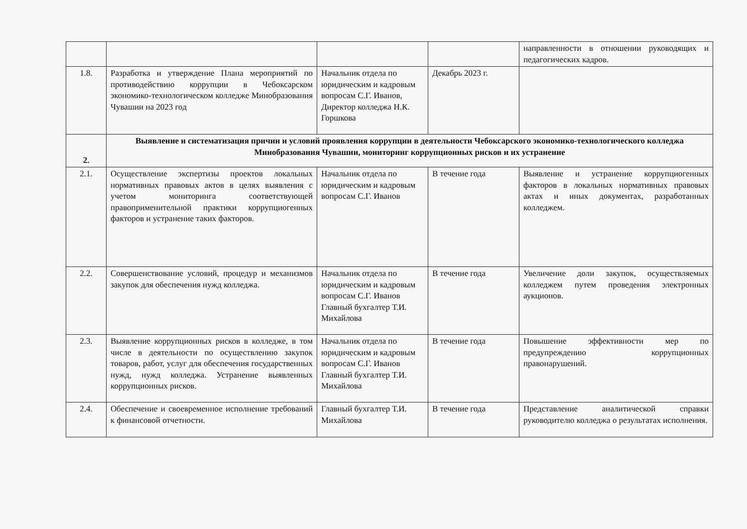| | | | | направленности в отношении руководящих и педагогических кадров. |
| 1.8. | Разработка и утверждение Плана мероприятий по противодействию коррупции в Чебоксарском экономико-технологическом колледже Минобразования Чувашии на 2023 год | Начальник отдела по юридическим и кадровым вопросам С.Г. Иванов, Директор колледжа Н.К. Горшкова | Декабрь 2023 г. | |
| 2. | Выявление и систематизация причин и условий проявления коррупции в деятельности Чебоксарского экономико-технологического колледжа Минобразования Чувашии, мониторинг коррупционных рисков и их устранение | | | |
| 2.1. | Осуществление экспертизы проектов локальных нормативных правовых актов в целях выявления с учетом мониторинга соответствующей правоприменительной практики коррупциогенных факторов и устранение таких факторов. | Начальник отдела по юридическим и кадровым вопросам С.Г. Иванов | В течение года | Выявление и устранение коррупциогенных факторов в локальных нормативных правовых актах и иных документах, разработанных колледжем. |
| 2.2. | Совершенствование условий, процедур и механизмов закупок для обеспечения нужд колледжа. | Начальник отдела по юридическим и кадровым вопросам С.Г. Иванов Главный бухгалтер Т.И. Михайлова | В течение года | Увеличение доли закупок, осуществляемых колледжем путем проведения электронных аукционов. |
| 2.3. | Выявление коррупционных рисков в колледже, в том числе в деятельности по осуществлению закупок товаров, работ, услуг для обеспечения государственных нужд, нужд колледжа. Устранение выявленных коррупционных рисков. | Начальник отдела по юридическим и кадровым вопросам С.Г. Иванов Главный бухгалтер Т.И. Михайлова | В течение года | Повышение эффективности мер по предупреждению коррупционных правонарушений. |
| 2.4. | Обеспечение и своевременное исполнение требований к финансовой отчетности. | Главный бухгалтер Т.И. Михайлова | В течение года | Представление аналитической справки руководителю колледжа о результатах исполнения. |